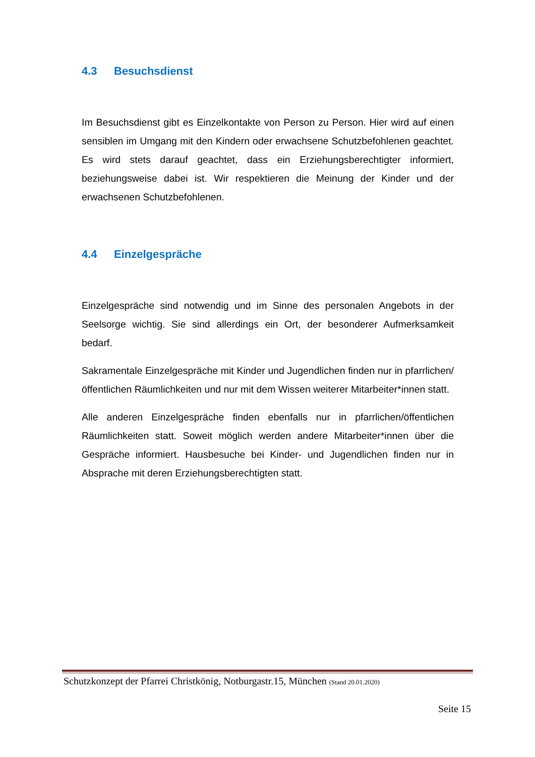4.3 Besuchsdienst
Im Besuchsdienst gibt es Einzelkontakte von Person zu Person. Hier wird auf einen sensiblen im Umgang mit den Kindern oder erwachsene Schutzbefohlenen geachtet. Es wird stets darauf geachtet, dass ein Erziehungsberechtigter informiert, beziehungsweise dabei ist. Wir respektieren die Meinung der Kinder und der erwachsenen Schutzbefohlenen.
4.4 Einzelgespräche
Einzelgespräche sind notwendig und im Sinne des personalen Angebots in der Seelsorge wichtig. Sie sind allerdings ein Ort, der besonderer Aufmerksamkeit bedarf.
Sakramentale Einzelgespräche mit Kinder und Jugendlichen finden nur in pfarrlichen/öffentlichen Räumlichkeiten und nur mit dem Wissen weiterer Mitarbeiter*innen statt.
Alle anderen Einzelgespräche finden ebenfalls nur in pfarrlichen/öffentlichen Räumlichkeiten statt. Soweit möglich werden andere Mitarbeiter*innen über die Gespräche informiert. Hausbesuche bei Kinder- und Jugendlichen finden nur in Absprache mit deren Erziehungsberechtigten statt.
Schutzkonzept der Pfarrei Christkönig, Notburgastr.15, München (Stand 20.01.2020)
Seite 15